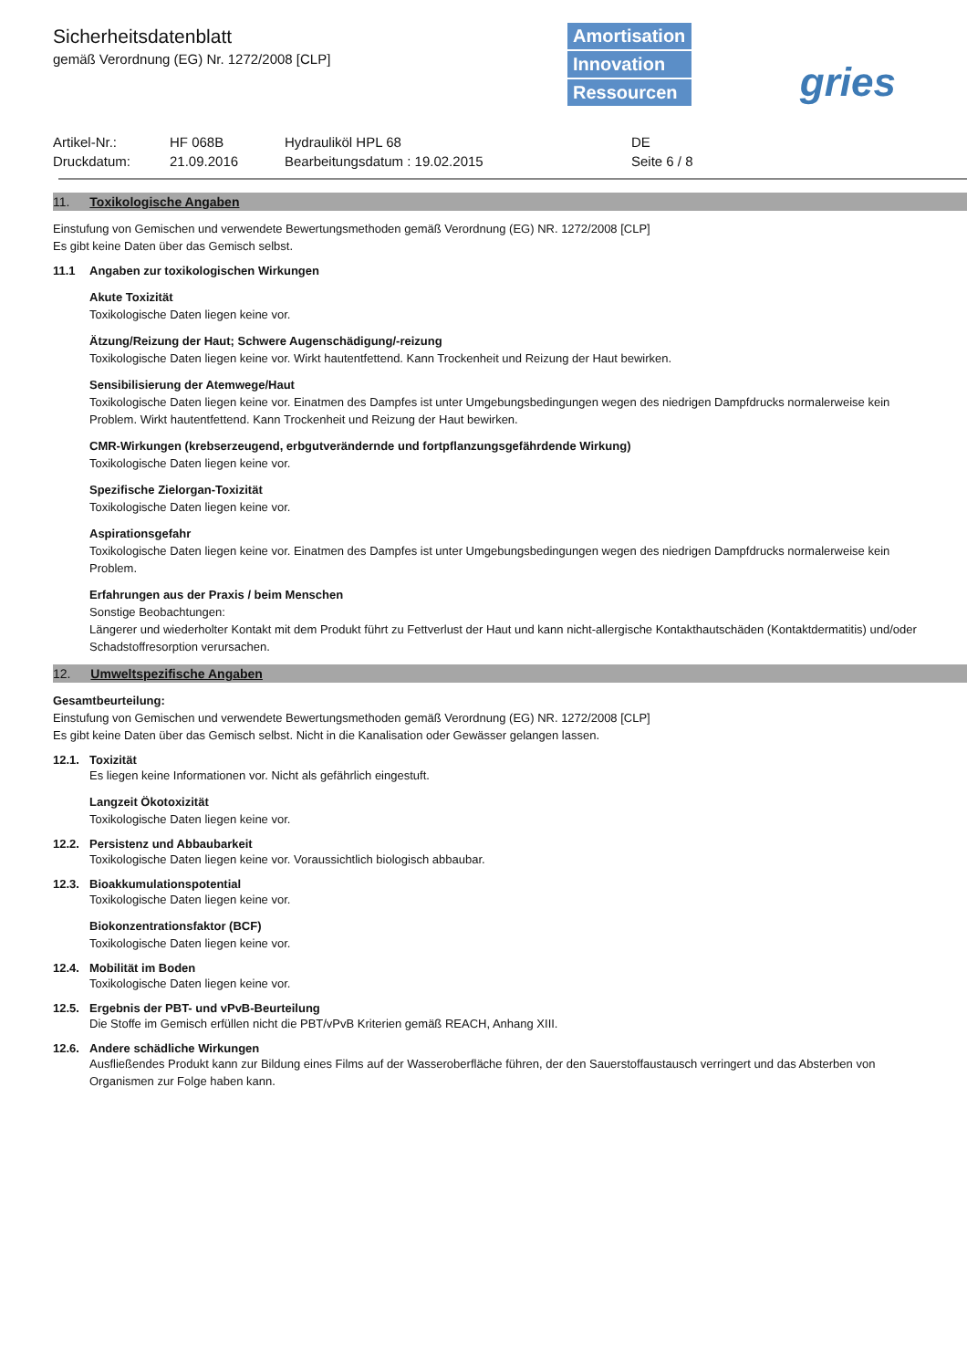Sicherheitsdatenblatt
gemäß Verordnung (EG) Nr. 1272/2008 [CLP]
Amortisation
Innovation
Ressourcen
gries
Artikel-Nr.:
HF 068B
Hydrauliköl HPL 68
DE
Druckdatum:
21.09.2016
Bearbeitungsdatum : 19.02.2015
Seite 6 / 8
11. Toxikologische Angaben
Einstufung von Gemischen und verwendete Bewertungsmethoden gemäß Verordnung (EG) NR. 1272/2008 [CLP]
Es gibt keine Daten über das Gemisch selbst.
11.1 Angaben zur toxikologischen Wirkungen
Akute Toxizität
Toxikologische Daten liegen keine vor.
Ätzung/Reizung der Haut; Schwere Augenschädigung/-reizung
Toxikologische Daten liegen keine vor. Wirkt hautentfettend. Kann Trockenheit und Reizung der Haut bewirken.
Sensibilisierung der Atemwege/Haut
Toxikologische Daten liegen keine vor. Einatmen des Dampfes ist unter Umgebungsbedingungen wegen des niedrigen Dampfdrucks normalerweise kein Problem. Wirkt hautentfettend. Kann Trockenheit und Reizung der Haut bewirken.
CMR-Wirkungen (krebserzeugend, erbgutverändernde und fortpflanzungsgefährdende Wirkung)
Toxikologische Daten liegen keine vor.
Spezifische Zielorgan-Toxizität
Toxikologische Daten liegen keine vor.
Aspirationsgefahr
Toxikologische Daten liegen keine vor. Einatmen des Dampfes ist unter Umgebungsbedingungen wegen des niedrigen Dampfdrucks normalerweise kein Problem.
Erfahrungen aus der Praxis / beim Menschen
Sonstige Beobachtungen:
Längerer und wiederholter Kontakt mit dem Produkt führt zu Fettverlust der Haut und kann nicht-allergische Kontakthautschäden (Kontaktdermatitis) und/oder Schadstoffresorption verursachen.
12. Umweltspezifische Angaben
Gesamtbeurteilung:
Einstufung von Gemischen und verwendete Bewertungsmethoden gemäß Verordnung (EG) NR. 1272/2008 [CLP]
Es gibt keine Daten über das Gemisch selbst. Nicht in die Kanalisation oder Gewässer gelangen lassen.
12.1. Toxizität
Es liegen keine Informationen vor. Nicht als gefährlich eingestuft.
Langzeit Ökotoxizität
Toxikologische Daten liegen keine vor.
12.2. Persistenz und Abbaubarkeit
Toxikologische Daten liegen keine vor. Voraussichtlich biologisch abbaubar.
12.3. Bioakkumulationspotential
Toxikologische Daten liegen keine vor.
Biokonzentrationsfaktor (BCF)
Toxikologische Daten liegen keine vor.
12.4. Mobilität im Boden
Toxikologische Daten liegen keine vor.
12.5. Ergebnis der PBT- und vPvB-Beurteilung
Die Stoffe im Gemisch erfüllen nicht die PBT/vPvB Kriterien gemäß REACH, Anhang XIII.
12.6. Andere schädliche Wirkungen
Ausfließendes Produkt kann zur Bildung eines Films auf der Wasseroberfläche führen, der den Sauerstoffaustausch verringert und das Absterben von Organismen zur Folge haben kann.